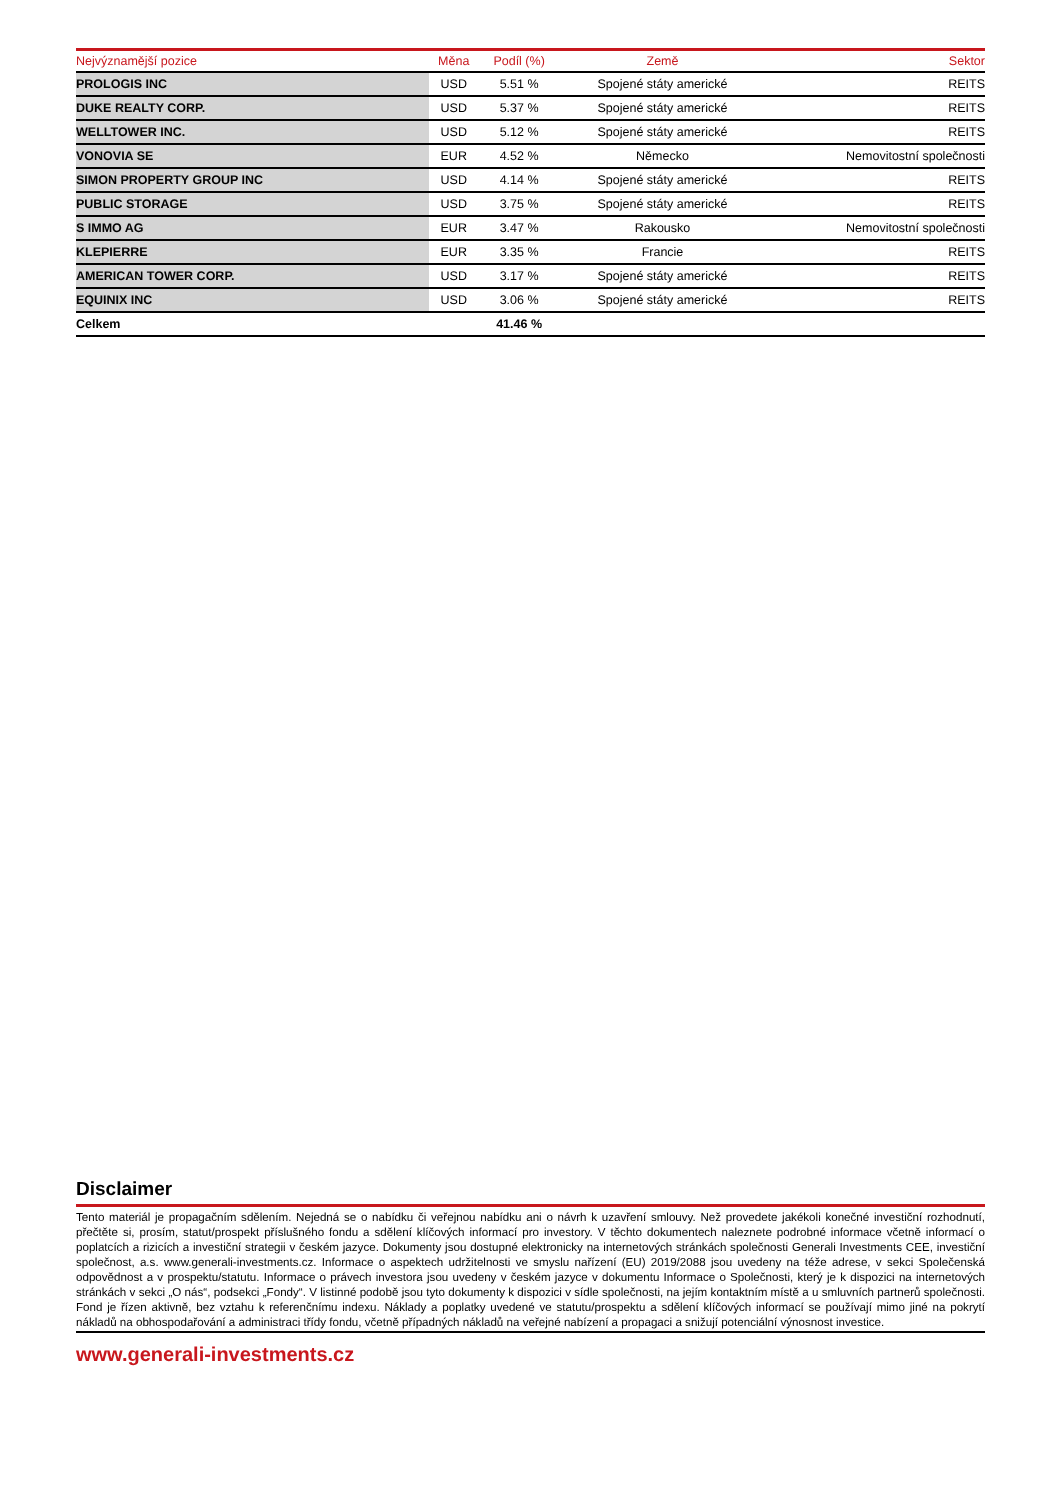| Nejvýznamější pozice | Měna | Podíl (%) | Země | Sektor |
| --- | --- | --- | --- | --- |
| PROLOGIS INC | USD | 5.51 % | Spojené státy americké | REITS |
| DUKE REALTY CORP. | USD | 5.37 % | Spojené státy americké | REITS |
| WELLTOWER INC. | USD | 5.12 % | Spojené státy americké | REITS |
| VONOVIA SE | EUR | 4.52 % | Německo | Nemovitostní společnosti |
| SIMON PROPERTY GROUP INC | USD | 4.14 % | Spojené státy americké | REITS |
| PUBLIC STORAGE | USD | 3.75 % | Spojené státy americké | REITS |
| S IMMO AG | EUR | 3.47 % | Rakousko | Nemovitostní společnosti |
| KLEPIERRE | EUR | 3.35 % | Francie | REITS |
| AMERICAN TOWER CORP. | USD | 3.17 % | Spojené státy americké | REITS |
| EQUINIX INC | USD | 3.06 % | Spojené státy americké | REITS |
| Celkem | | 41.46 % | | |
Disclaimer
Tento materiál je propagačním sdělením. Nejedná se o nabídku či veřejnou nabídku ani o návrh k uzavření smlouvy. Než provedete jakékoli konečné investiční rozhodnutí, přečtěte si, prosím, statut/prospekt příslušného fondu a sdělení klíčových informací pro investory. V těchto dokumentech naleznete podrobné informace včetně informací o poplatcích a rizicích a investiční strategii v českém jazyce. Dokumenty jsou dostupné elektronicky na internetových stránkách společnosti Generali Investments CEE, investiční společnost, a.s. www.generali-investments.cz. Informace o aspektech udržitelnosti ve smyslu nařízení (EU) 2019/2088 jsou uvedeny na téže adrese, v sekci Společenská odpovědnost a v prospektu/statutu. Informace o právech investora jsou uvedeny v českém jazyce v dokumentu Informace o Společnosti, který je k dispozici na internetových stránkách v sekci „O nás“, podsekci „Fondy“. V listinné podobě jsou tyto dokumenty k dispozici v sídle společnosti, na jejím kontaktním místě a u smluvních partnerů společnosti. Fond je řízen aktivně, bez vztahu k referenčnímu indexu. Náklady a poplatky uvedené ve statutu/prospektu a sdělení klíčových informací se používají mimo jiné na pokrytí nákladů na obhospodařování a administraci třídy fondu, včetně případných nákladů na veřejné nabízení a propagaci a snižují potenciální výnosnost investice.
www.generali-investments.cz